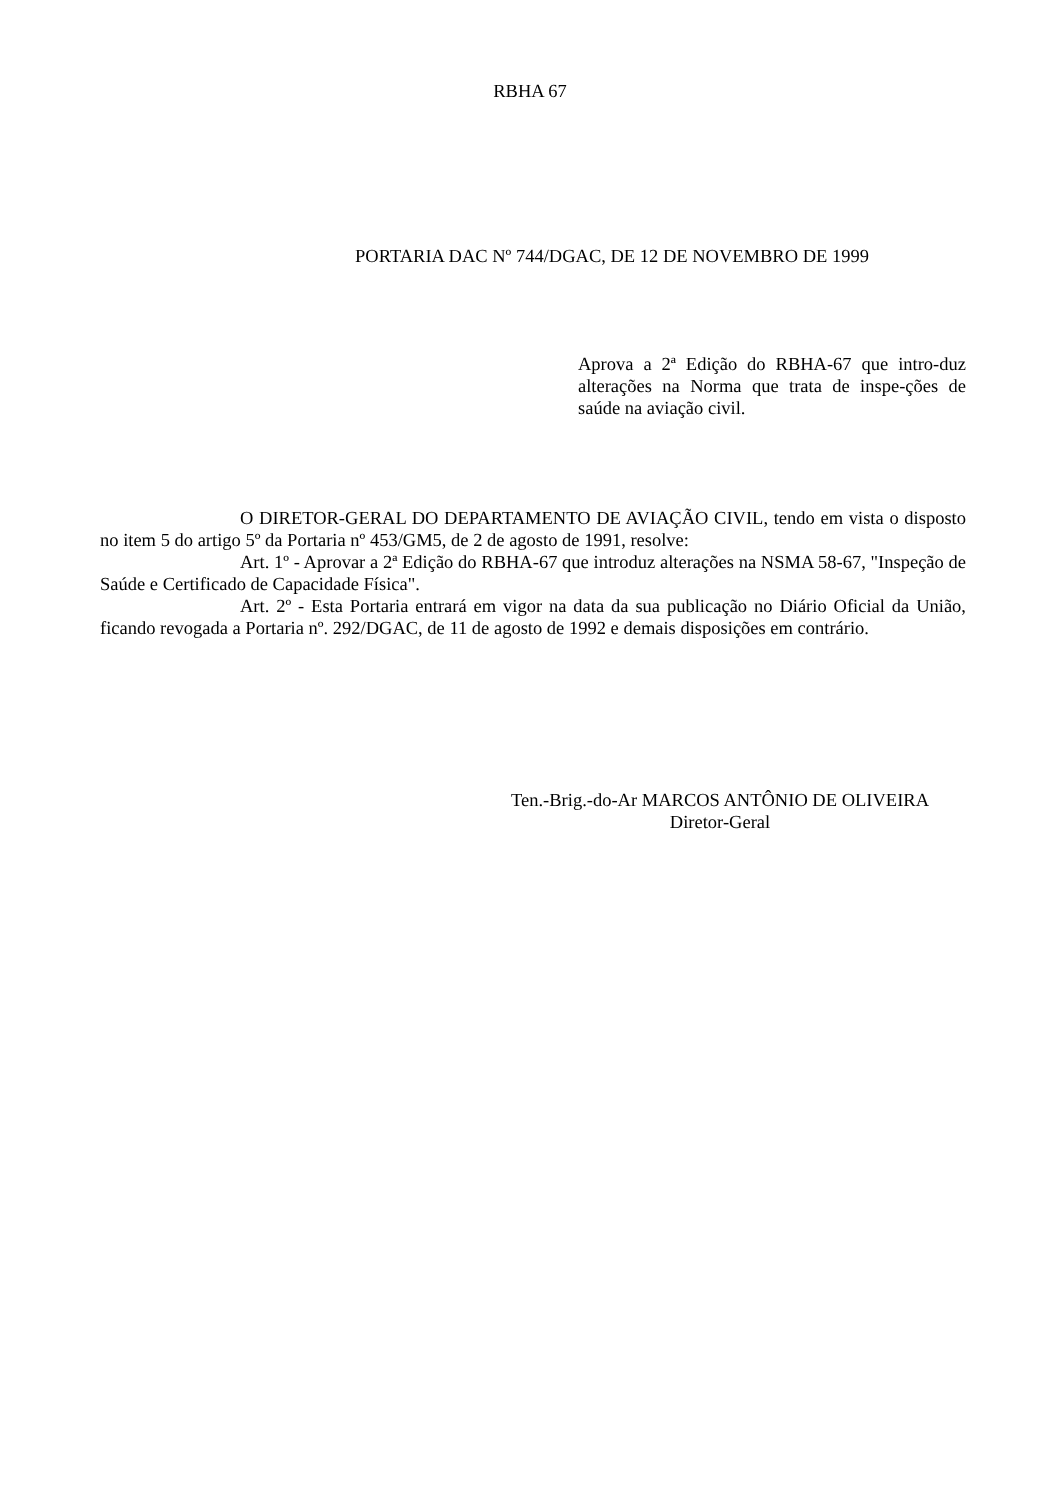RBHA 67
PORTARIA DAC Nº 744/DGAC, DE 12 DE NOVEMBRO DE 1999
Aprova a 2ª Edição do RBHA-67 que intro-duz alterações na Norma que trata de inspe-ções de saúde na aviação civil.
O DIRETOR-GERAL DO DEPARTAMENTO DE AVIAÇÃO CIVIL, tendo em vista o disposto no item 5 do artigo 5º da Portaria nº 453/GM5, de 2 de agosto de 1991, resolve:
Art. 1º - Aprovar a 2ª Edição do RBHA-67 que introduz alterações na NSMA 58-67, "Inspeção de Saúde e Certificado de Capacidade Física".
Art. 2º - Esta Portaria entrará em vigor na data da sua publicação no Diário Oficial da União, ficando revogada a Portaria nº. 292/DGAC, de 11 de agosto de 1992 e demais disposições em contrário.
Ten.-Brig.-do-Ar MARCOS ANTÔNIO DE OLIVEIRA
Diretor-Geral